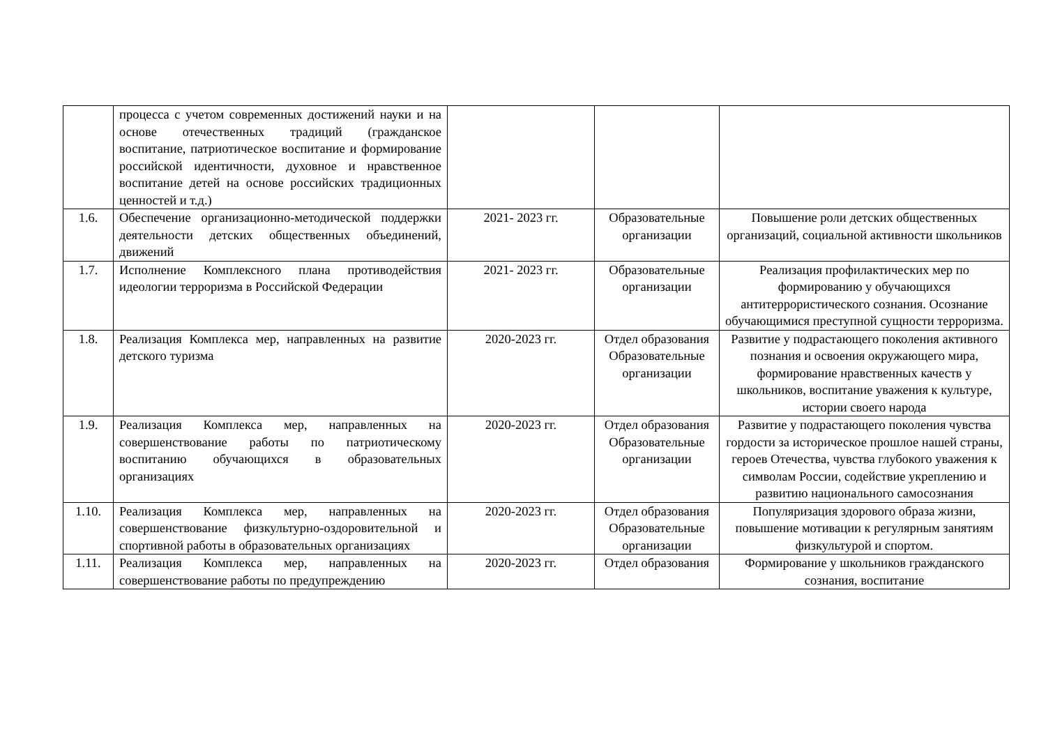| | процесса с учетом современных достижений науки и на основе отечественных традиций (гражданское воспитание, патриотическое воспитание и формирование российской идентичности, духовное и нравственное воспитание детей на основе российских традиционных ценностей и т.д.) | | | |
| 1.6. | Обеспечение организационно-методической поддержки деятельности детских общественных объединений, движений | 2021- 2023 гг. | Образовательные организации | Повышение роли детских общественных организаций, социальной активности школьников |
| 1.7. | Исполнение Комплексного плана противодействия идеологии терроризма в Российской Федерации | 2021- 2023 гг. | Образовательные организации | Реализация профилактических мер по формированию у обучающихся антитеррористического сознания. Осознание обучающимися преступной сущности терроризма. |
| 1.8. | Реализация Комплекса мер, направленных на развитие детского туризма | 2020-2023 гг. | Отдел образования Образовательные организации | Развитие у подрастающего поколения активного познания и освоения окружающего мира, формирование нравственных качеств у школьников, воспитание уважения к культуре, истории своего народа |
| 1.9. | Реализация Комплекса мер, направленных на совершенствование работы по патриотическому воспитанию обучающихся в образовательных организациях | 2020-2023 гг. | Отдел образования Образовательные организации | Развитие у подрастающего поколения чувства гордости за историческое прошлое нашей страны, героев Отечества, чувства глубокого уважения к символам России, содействие укреплению и развитию национального самосознания |
| 1.10. | Реализация Комплекса мер, направленных на совершенствование физкультурно-оздоровительной и спортивной работы в образовательных организациях | 2020-2023 гг. | Отдел образования Образовательные организации | Популяризация здорового образа жизни, повышение мотивации к регулярным занятиям физкультурой и спортом. |
| 1.11. | Реализация Комплекса мер, направленных на совершенствование работы по предупреждению | 2020-2023 гг. | Отдел образования | Формирование у школьников гражданского сознания, воспитание |